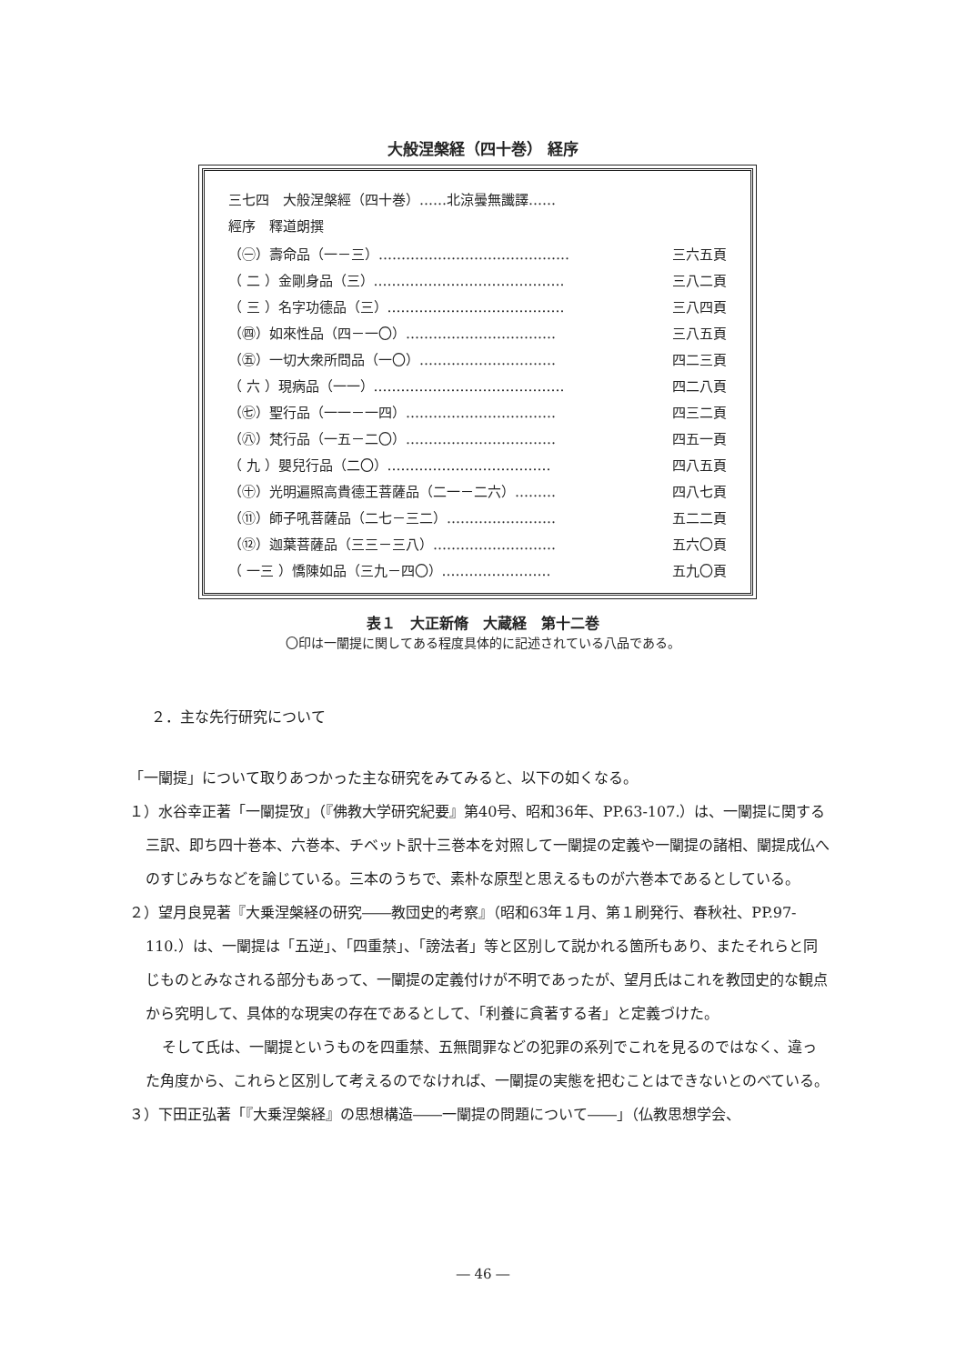大般涅槃経（四十巻） 経序
三七四　大般涅槃經（四十巻）……北涼曇無讖譯……
經序　釋道朗撰
| （㊀）壽命品（一－三）…………………………………… | 三六五頁 |
| （ 二 ）金剛身品（三）…………………………………… | 三八二頁 |
| （ 三 ）名字功德品（三）………………………………… | 三八四頁 |
| （㊃）如來性品（四－一〇）…………………………… | 三八五頁 |
| （㊄）一切大衆所問品（一〇）………………………… | 四二三頁 |
| （ 六 ）現病品（一一）…………………………………… | 四二八頁 |
| （㊆）聖行品（一一－一四）…………………………… | 四三二頁 |
| （㊇）梵行品（一五－二〇）…………………………… | 四五一頁 |
| （ 九 ）嬰兒行品（二〇）……………………………… | 四八五頁 |
| （㊉）光明遍照高貴德王菩薩品（二一－二六）……… | 四八七頁 |
| （⑪）師子吼菩薩品（二七－三二）…………………… | 五二二頁 |
| （⑫）迦葉菩薩品（三三－三八）……………………… | 五六〇頁 |
| （ 一三 ）憍陳如品（三九－四〇）…………………… | 五九〇頁 |
表１　大正新脩　大蔵経　第十二巻
〇印は一闡提に関してある程度具体的に記述されている八品である。
２．主な先行研究について
「一闡提」について取りあつかった主な研究をみてみると、以下の如くなる。
１）水谷幸正著「一闡提攷」（『佛教大学研究紀要』第40号、昭和36年、PP.63-107.）は、一闡提に関する三訳、即ち四十巻本、六巻本、チベット訳十三巻本を対照して一闡提の定義や一闡提の諸相、闡提成仏へのすじみちなどを論じている。三本のうちで、素朴な原型と思えるものが六巻本であるとしている。
２）望月良晃著『大乗涅槃経の研究――教団史的考察』（昭和63年１月、第１刷発行、春秋社、PP.97-110.）は、一闡提は「五逆」、「四重禁」、「謗法者」等と区別して説かれる箇所もあり、またそれらと同じものとみなされる部分もあって、一闡提の定義付けが不明であったが、望月氏はこれを教団史的な観点から究明して、具体的な現実の存在であるとして、「利養に貪著する者」と定義づけた。
そして氏は、一闡提というものを四重禁、五無間罪などの犯罪の系列でこれを見るのではなく、違った角度から、これらと区別して考えるのでなければ、一闡提の実態を把むことはできないとのべている。
３）下田正弘著「『大乗涅槃経』の思想構造――一闡提の問題について――」（仏教思想学会、
― 46 ―